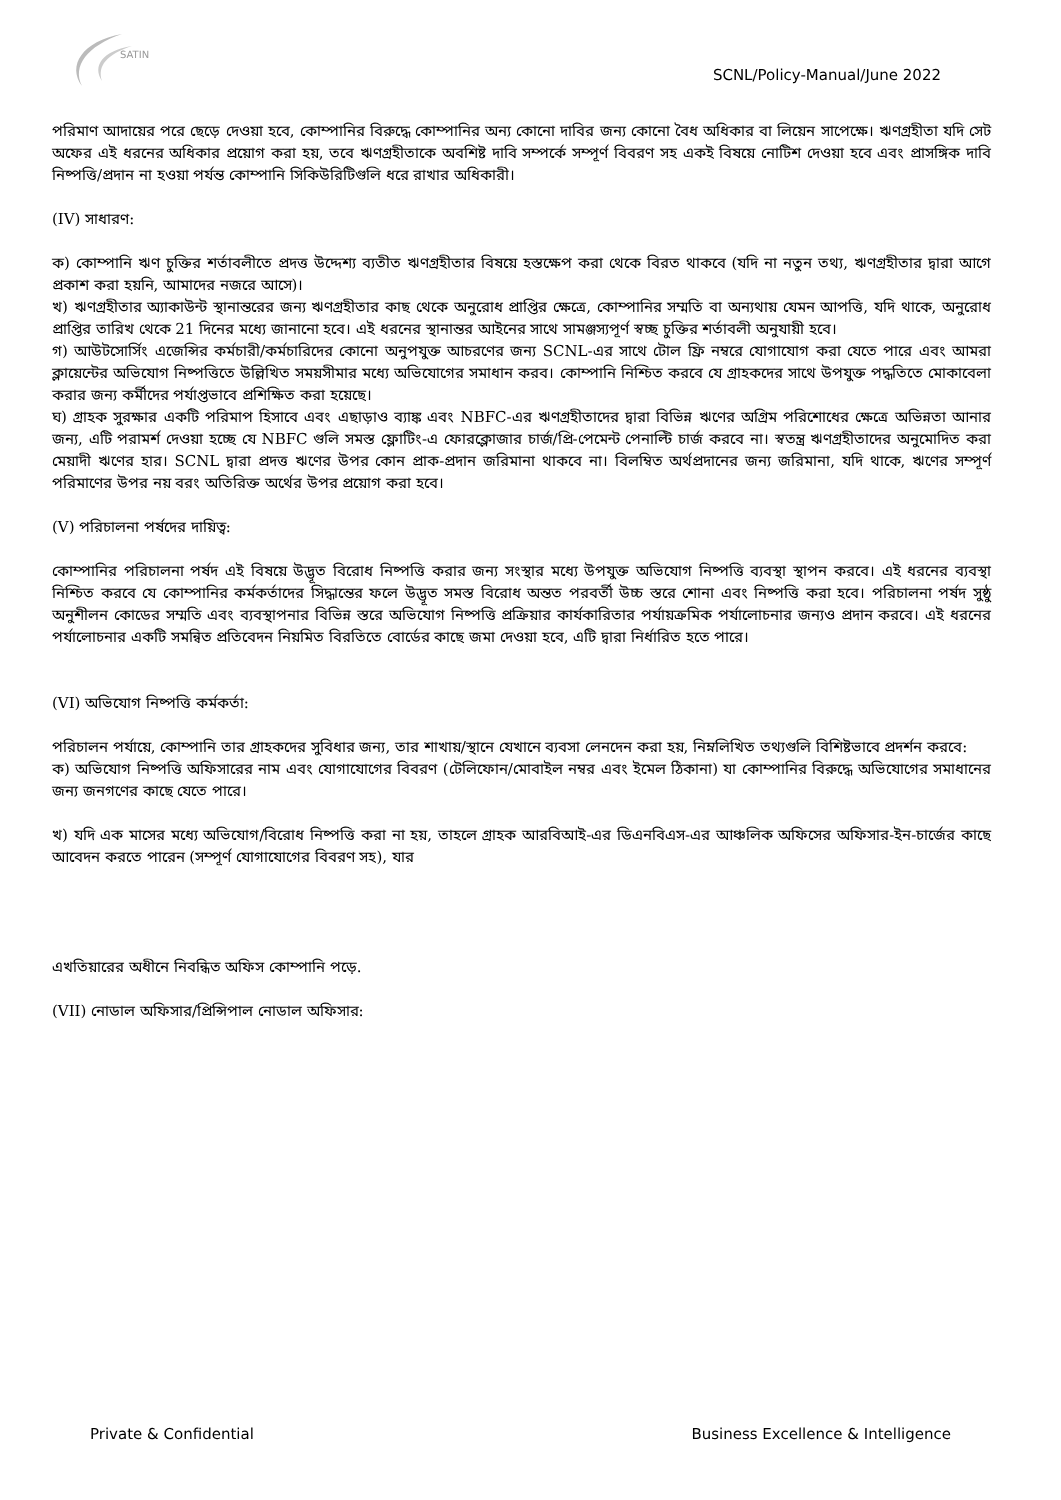SATIN
SCNL/Policy-Manual/June 2022
পরিমাণ আদায়ের পরে ছেড়ে দেওয়া হবে, কোম্পানির বিরুদ্ধে কোম্পানির অন্য কোনো দাবির জন্য কোনো বৈধ অধিকার বা লিয়েন সাপেক্ষে। ঋণগ্রহীতা যদি সেট অফের এই ধরনের অধিকার প্রয়োগ করা হয়, তবে ঋণগ্রহীতাকে অবশিষ্ট দাবি সম্পর্কে সম্পূর্ণ বিবরণ সহ একই বিষয়ে নোটিশ দেওয়া হবে এবং প্রাসঙ্গিক দাবি নিষ্পত্তি/প্রদান না হওয়া পর্যন্ত কোম্পানি সিকিউরিটিগুলি ধরে রাখার অধিকারী।
(IV) সাধারণ:
ক) কোম্পানি ঋণ চুক্তির শর্তাবলীতে প্রদত্ত উদ্দেশ্য ব্যতীত ঋণগ্রহীতার বিষয়ে হস্তক্ষেপ করা থেকে বিরত থাকবে (যদি না নতুন তথ্য, ঋণগ্রহীতার দ্বারা আগে প্রকাশ করা হয়নি, আমাদের নজরে আসে)।
খ) ঋণগ্রহীতার অ্যাকাউন্ট স্থানান্তরের জন্য ঋণগ্রহীতার কাছ থেকে অনুরোধ প্রাপ্তির ক্ষেত্রে, কোম্পানির সম্মতি বা অন্যথায় যেমন আপত্তি, যদি থাকে, অনুরোধ প্রাপ্তির তারিখ থেকে 21 দিনের মধ্যে জানানো হবে। এই ধরনের স্থানান্তর আইনের সাথে সামঞ্জস্যপূর্ণ স্বচ্ছ চুক্তির শর্তাবলী অনুযায়ী হবে।
গ) আউটসোর্সিং এজেন্সির কর্মচারী/কর্মচারিদের কোনো অনুপযুক্ত আচরণের জন্য SCNL-এর সাথে টোল ফ্রি নম্বরে যোগাযোগ করা যেতে পারে এবং আমরা ক্লায়েন্টের অভিযোগ নিষ্পত্তিতে উল্লিখিত সময়সীমার মধ্যে অভিযোগের সমাধান করব। কোম্পানি নিশ্চিত করবে যে গ্রাহকদের সাথে উপযুক্ত পদ্ধতিতে মোকাবেলা করার জন্য কর্মীদের পর্যাপ্তভাবে প্রশিক্ষিত করা হয়েছে।
ঘ) গ্রাহক সুরক্ষার একটি পরিমাপ হিসাবে এবং এছাড়াও ব্যাঙ্ক এবং NBFC-এর ঋণগ্রহীতাদের দ্বারা বিভিন্ন ঋণের অগ্রিম পরিশোধের ক্ষেত্রে অভিন্নতা আনার জন্য, এটি পরামর্শ দেওয়া হচ্ছে যে NBFC গুলি সমস্ত ফ্লোটিং-এ ফোরক্লোজার চার্জ/প্রি-পেমেন্ট পেনাল্টি চার্জ করবে না। স্বতন্ত্র ঋণগ্রহীতাদের অনুমোদিত করা মেয়াদী ঋণের হার। SCNL দ্বারা প্রদত্ত ঋণের উপর কোন প্রাক-প্রদান জরিমানা থাকবে না। বিলম্বিত অর্থপ্রদানের জন্য জরিমানা, যদি থাকে, ঋণের সম্পূর্ণ পরিমাণের উপর নয় বরং অতিরিক্ত অর্থের উপর প্রয়োগ করা হবে।
(V) পরিচালনা পর্ষদের দায়িত্ব:
কোম্পানির পরিচালনা পর্ষদ এই বিষয়ে উদ্ভূত বিরোধ নিষ্পত্তি করার জন্য সংস্থার মধ্যে উপযুক্ত অভিযোগ নিষ্পত্তি ব্যবস্থা স্থাপন করবে। এই ধরনের ব্যবস্থা নিশ্চিত করবে যে কোম্পানির কর্মকর্তাদের সিদ্ধান্তের ফলে উদ্ভূত সমস্ত বিরোধ অন্তত পরবর্তী উচ্চ স্তরে শোনা এবং নিষ্পত্তি করা হবে। পরিচালনা পর্ষদ সুষ্ঠু অনুশীলন কোডের সম্মতি এবং ব্যবস্থাপনার বিভিন্ন স্তরে অভিযোগ নিষ্পত্তি প্রক্রিয়ার কার্যকারিতার পর্যায়ক্রমিক পর্যালোচনার জন্যও প্রদান করবে। এই ধরনের পর্যালোচনার একটি সমন্বিত প্রতিবেদন নিয়মিত বিরতিতে বোর্ডের কাছে জমা দেওয়া হবে, এটি দ্বারা নির্ধারিত হতে পারে।
(VI) অভিযোগ নিষ্পত্তি কর্মকর্তা:
পরিচালন পর্যায়ে, কোম্পানি তার গ্রাহকদের সুবিধার জন্য, তার শাখায়/স্থানে যেখানে ব্যবসা লেনদেন করা হয়, নিম্নলিখিত তথ্যগুলি বিশিষ্টভাবে প্রদর্শন করবে:
ক) অভিযোগ নিষ্পত্তি অফিসারের নাম এবং যোগাযোগের বিবরণ (টেলিফোন/মোবাইল নম্বর এবং ইমেল ঠিকানা) যা কোম্পানির বিরুদ্ধে অভিযোগের সমাধানের জন্য জনগণের কাছে যেতে পারে।
খ) যদি এক মাসের মধ্যে অভিযোগ/বিরোধ নিষ্পত্তি করা না হয়, তাহলে গ্রাহক আরবিআই-এর ডিএনবিএস-এর আঞ্চলিক অফিসের অফিসার-ইন-চার্জের কাছে আবেদন করতে পারেন (সম্পূর্ণ যোগাযোগের বিবরণ সহ), যার
এখতিয়ারের অধীনে নিবন্ধিত অফিস কোম্পানি পড়ে.
(VII) নোডাল অফিসার/প্রিন্সিপাল নোডাল অফিসার:
Private & Confidential Business Excellence & Intelligence